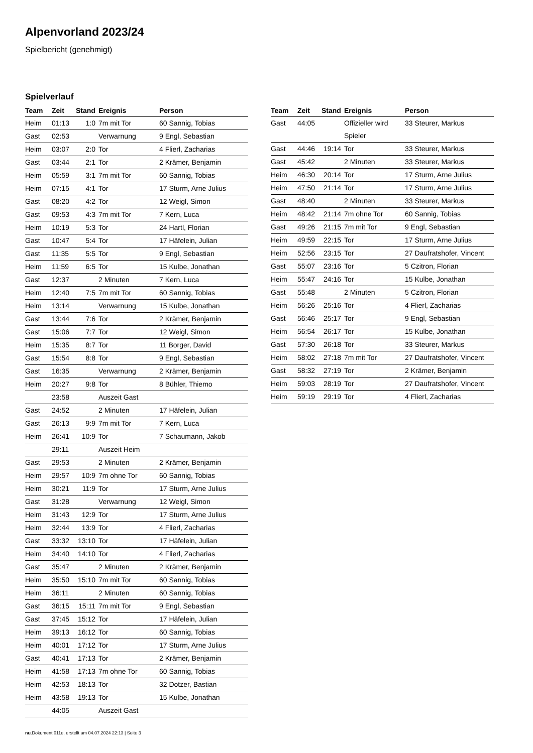Alpenvorland 2023/24
Spielbericht (genehmigt)
Spielverlauf
| Team | Zeit | Stand | Ereignis | Person |
| --- | --- | --- | --- | --- |
| Heim | 01:13 | 1:0 | 7m mit Tor | 60 Sannig, Tobias |
| Gast | 02:53 | | Verwarnung | 9 Engl, Sebastian |
| Heim | 03:07 | 2:0 | Tor | 4 Flierl, Zacharias |
| Gast | 03:44 | 2:1 | Tor | 2 Krämer, Benjamin |
| Heim | 05:59 | 3:1 | 7m mit Tor | 60 Sannig, Tobias |
| Heim | 07:15 | 4:1 | Tor | 17 Sturm, Arne Julius |
| Gast | 08:20 | 4:2 | Tor | 12 Weigl, Simon |
| Gast | 09:53 | 4:3 | 7m mit Tor | 7 Kern, Luca |
| Heim | 10:19 | 5:3 | Tor | 24 Hartl, Florian |
| Gast | 10:47 | 5:4 | Tor | 17 Häfelein, Julian |
| Gast | 11:35 | 5:5 | Tor | 9 Engl, Sebastian |
| Heim | 11:59 | 6:5 | Tor | 15 Kulbe, Jonathan |
| Gast | 12:37 | | 2 Minuten | 7 Kern, Luca |
| Heim | 12:40 | 7:5 | 7m mit Tor | 60 Sannig, Tobias |
| Heim | 13:14 | | Verwarnung | 15 Kulbe, Jonathan |
| Gast | 13:44 | 7:6 | Tor | 2 Krämer, Benjamin |
| Gast | 15:06 | 7:7 | Tor | 12 Weigl, Simon |
| Heim | 15:35 | 8:7 | Tor | 11 Borger, David |
| Gast | 15:54 | 8:8 | Tor | 9 Engl, Sebastian |
| Gast | 16:35 | | Verwarnung | 2 Krämer, Benjamin |
| Heim | 20:27 | 9:8 | Tor | 8 Bühler, Thiemo |
| | 23:58 | | Auszeit Gast | |
| Gast | 24:52 | | 2 Minuten | 17 Häfelein, Julian |
| Gast | 26:13 | 9:9 | 7m mit Tor | 7 Kern, Luca |
| Heim | 26:41 | 10:9 | Tor | 7 Schaumann, Jakob |
| | 29:11 | | Auszeit Heim | |
| Gast | 29:53 | | 2 Minuten | 2 Krämer, Benjamin |
| Heim | 29:57 | 10:9 | 7m ohne Tor | 60 Sannig, Tobias |
| Heim | 30:21 | 11:9 | Tor | 17 Sturm, Arne Julius |
| Gast | 31:28 | | Verwarnung | 12 Weigl, Simon |
| Heim | 31:43 | 12:9 | Tor | 17 Sturm, Arne Julius |
| Heim | 32:44 | 13:9 | Tor | 4 Flierl, Zacharias |
| Gast | 33:32 | 13:10 | Tor | 17 Häfelein, Julian |
| Heim | 34:40 | 14:10 | Tor | 4 Flierl, Zacharias |
| Gast | 35:47 | | 2 Minuten | 2 Krämer, Benjamin |
| Heim | 35:50 | 15:10 | 7m mit Tor | 60 Sannig, Tobias |
| Heim | 36:11 | | 2 Minuten | 60 Sannig, Tobias |
| Gast | 36:15 | 15:11 | 7m mit Tor | 9 Engl, Sebastian |
| Gast | 37:45 | 15:12 | Tor | 17 Häfelein, Julian |
| Heim | 39:13 | 16:12 | Tor | 60 Sannig, Tobias |
| Heim | 40:01 | 17:12 | Tor | 17 Sturm, Arne Julius |
| Gast | 40:41 | 17:13 | Tor | 2 Krämer, Benjamin |
| Heim | 41:58 | 17:13 | 7m ohne Tor | 60 Sannig, Tobias |
| Heim | 42:53 | 18:13 | Tor | 32 Dotzer, Bastian |
| Heim | 43:58 | 19:13 | Tor | 15 Kulbe, Jonathan |
| | 44:05 | | Auszeit Gast | |
| Team | Zeit | Stand | Ereignis | Person |
| --- | --- | --- | --- | --- |
| Gast | 44:05 | | Offizieller wird Spieler | 33 Steurer, Markus |
| Gast | 44:46 | 19:14 | Tor | 33 Steurer, Markus |
| Gast | 45:42 | | 2 Minuten | 33 Steurer, Markus |
| Heim | 46:30 | 20:14 | Tor | 17 Sturm, Arne Julius |
| Heim | 47:50 | 21:14 | Tor | 17 Sturm, Arne Julius |
| Gast | 48:40 | | 2 Minuten | 33 Steurer, Markus |
| Heim | 48:42 | 21:14 | 7m ohne Tor | 60 Sannig, Tobias |
| Gast | 49:26 | 21:15 | 7m mit Tor | 9 Engl, Sebastian |
| Heim | 49:59 | 22:15 | Tor | 17 Sturm, Arne Julius |
| Heim | 52:56 | 23:15 | Tor | 27 Daufratshofer, Vincent |
| Gast | 55:07 | 23:16 | Tor | 5 Czitron, Florian |
| Heim | 55:47 | 24:16 | Tor | 15 Kulbe, Jonathan |
| Gast | 55:48 | | 2 Minuten | 5 Czitron, Florian |
| Heim | 56:26 | 25:16 | Tor | 4 Flierl, Zacharias |
| Gast | 56:46 | 25:17 | Tor | 9 Engl, Sebastian |
| Heim | 56:54 | 26:17 | Tor | 15 Kulbe, Jonathan |
| Gast | 57:30 | 26:18 | Tor | 33 Steurer, Markus |
| Heim | 58:02 | 27:18 | 7m mit Tor | 27 Daufratshofer, Vincent |
| Gast | 58:32 | 27:19 | Tor | 2 Krämer, Benjamin |
| Heim | 59:03 | 28:19 | Tor | 27 Daufratshofer, Vincent |
| Heim | 59:19 | 29:19 | Tor | 4 Flierl, Zacharias |
nu.Dokument 011e, erstellt am 04.07.2024 22:13 | Seite 3